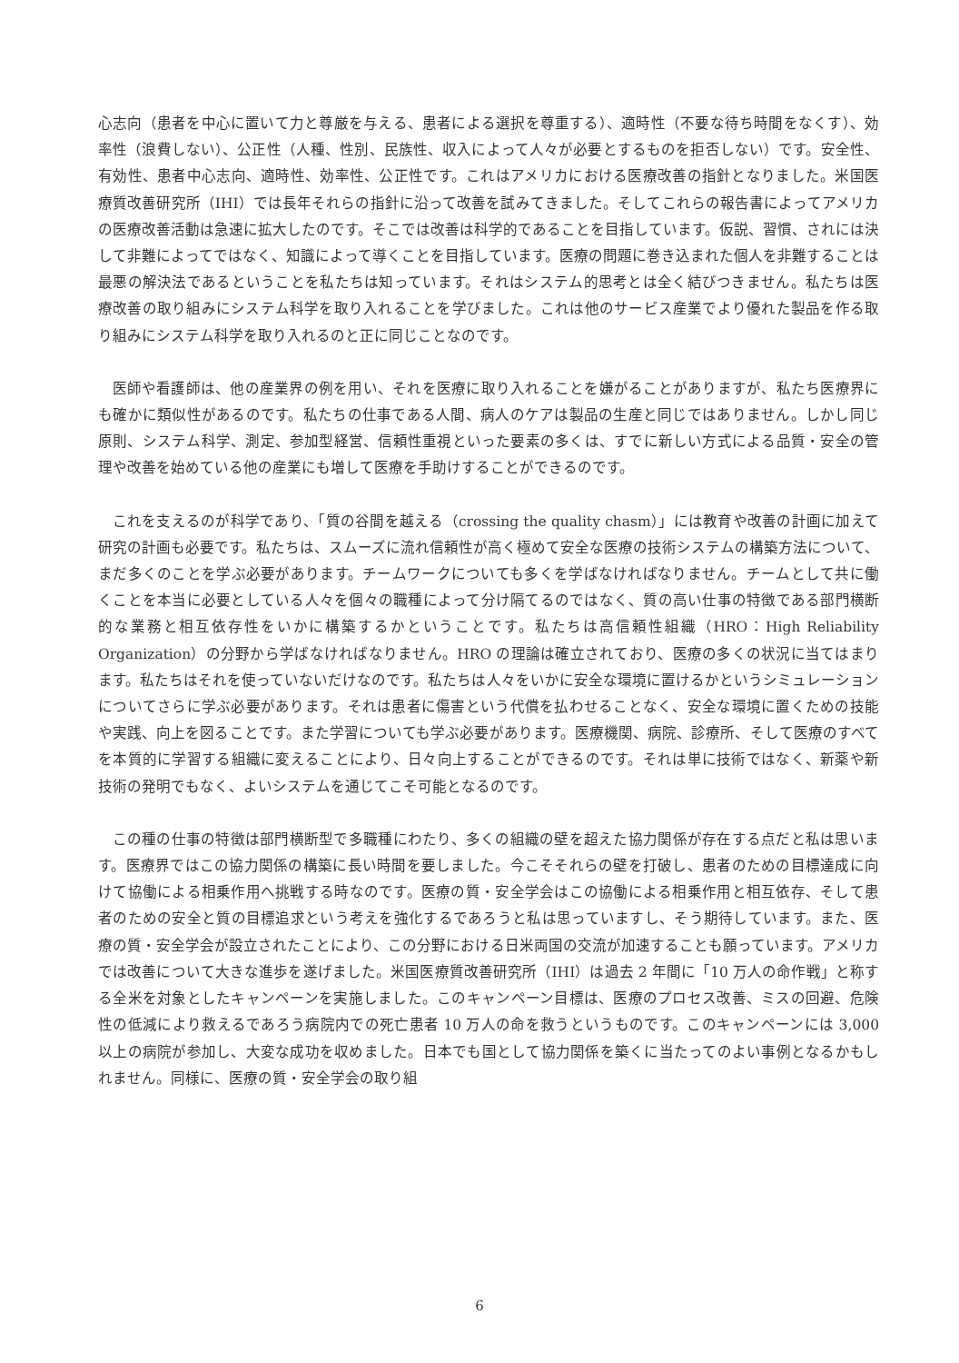心志向（患者を中心に置いて力と尊厳を与える、患者による選択を尊重する）、適時性（不要な待ち時間をなくす）、効率性（浪費しない）、公正性（人種、性別、民族性、収入によって人々が必要とするものを拒否しない）です。安全性、有効性、患者中心志向、適時性、効率性、公正性です。これはアメリカにおける医療改善の指針となりました。米国医療質改善研究所（IHI）では長年それらの指針に沿って改善を試みてきました。そしてこれらの報告書によってアメリカの医療改善活動は急速に拡大したのです。そこでは改善は科学的であることを目指しています。仮説、習慣、されには決して非難によってではなく、知識によって導くことを目指しています。医療の問題に巻き込まれた個人を非難することは最悪の解決法であるということを私たちは知っています。それはシステム的思考とは全く結びつきません。私たちは医療改善の取り組みにシステム科学を取り入れることを学びました。これは他のサービス産業でより優れた製品を作る取り組みにシステム科学を取り入れるのと正に同じことなのです。
医師や看護師は、他の産業界の例を用い、それを医療に取り入れることを嫌がることがありますが、私たち医療界にも確かに類似性があるのです。私たちの仕事である人間、病人のケアは製品の生産と同じではありません。しかし同じ原則、システム科学、測定、参加型経営、信頼性重視といった要素の多くは、すでに新しい方式による品質・安全の管理や改善を始めている他の産業にも増して医療を手助けすることができるのです。
これを支えるのが科学であり、「質の谷間を越える（crossing the quality chasm）」には教育や改善の計画に加えて研究の計画も必要です。私たちは、スムーズに流れ信頼性が高く極めて安全な医療の技術システムの構築方法について、まだ多くのことを学ぶ必要があります。チームワークについても多くを学ばなければなりません。チームとして共に働くことを本当に必要としている人々を個々の職種によって分け隔てるのではなく、質の高い仕事の特徴である部門横断的な業務と相互依存性をいかに構築するかということです。私たちは高信頼性組織（HRO：High Reliability Organization）の分野から学ばなければなりません。HRO の理論は確立されており、医療の多くの状況に当てはまります。私たちはそれを使っていないだけなのです。私たちは人々をいかに安全な環境に置けるかというシミュレーションについてさらに学ぶ必要があります。それは患者に傷害という代償を払わせることなく、安全な環境に置くための技能や実践、向上を図ることです。また学習についても学ぶ必要があります。医療機関、病院、診療所、そして医療のすべてを本質的に学習する組織に変えることにより、日々向上することができるのです。それは単に技術ではなく、新薬や新技術の発明でもなく、よいシステムを通じてこそ可能となるのです。
この種の仕事の特徴は部門横断型で多職種にわたり、多くの組織の壁を超えた協力関係が存在する点だと私は思います。医療界ではこの協力関係の構築に長い時間を要しました。今こそそれらの壁を打破し、患者のための目標達成に向けて協働による相乗作用へ挑戦する時なのです。医療の質・安全学会はこの協働による相乗作用と相互依存、そして患者のための安全と質の目標追求という考えを強化するであろうと私は思っていますし、そう期待しています。また、医療の質・安全学会が設立されたことにより、この分野における日米両国の交流が加速することも願っています。アメリカでは改善について大きな進歩を遂げました。米国医療質改善研究所（IHI）は過去 2 年間に「10 万人の命作戦」と称する全米を対象としたキャンペーンを実施しました。このキャンペーン目標は、医療のプロセス改善、ミスの回避、危険性の低減により救えるであろう病院内での死亡患者 10 万人の命を救うというものです。このキャンペーンには 3,000 以上の病院が参加し、大変な成功を収めました。日本でも国として協力関係を築くに当たってのよい事例となるかもしれません。同様に、医療の質・安全学会の取り組
6